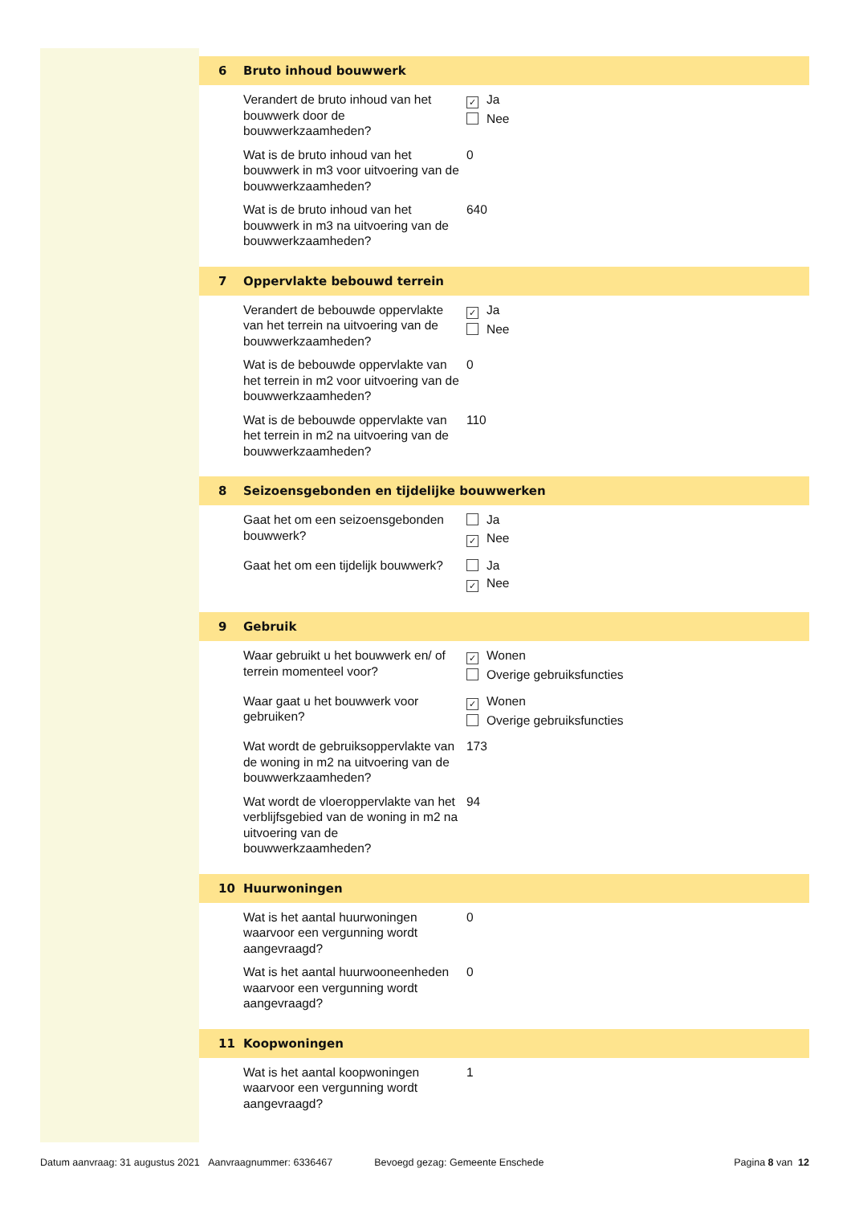6 Bruto inhoud bouwwerk
Verandert de bruto inhoud van het bouwwerk door de bouwwerkzaamheden?
✓ Ja
Nee
Wat is de bruto inhoud van het bouwwerk in m3 voor uitvoering van de bouwwerkzaamheden?
0
Wat is de bruto inhoud van het bouwwerk in m3 na uitvoering van de bouwwerkzaamheden?
640
7 Oppervlakte bebouwd terrein
Verandert de bebouwde oppervlakte van het terrein na uitvoering van de bouwwerkzaamheden?
✓ Ja
Nee
Wat is de bebouwde oppervlakte van het terrein in m2 voor uitvoering van de bouwwerkzaamheden?
0
Wat is de bebouwde oppervlakte van het terrein in m2 na uitvoering van de bouwwerkzaamheden?
110
8 Seizoensgebonden en tijdelijke bouwwerken
Gaat het om een seizoensgebonden bouwwerk?
Ja
✓ Nee
Gaat het om een tijdelijk bouwwerk?
Ja
✓ Nee
9 Gebruik
Waar gebruikt u het bouwwerk en/ of terrein momenteel voor?
✓ Wonen
Overige gebruiksfuncties
Waar gaat u het bouwwerk voor gebruiken?
✓ Wonen
Overige gebruiksfuncties
Wat wordt de gebruiksoppervlakte van de woning in m2 na uitvoering van de bouwwerkzaamheden?
173
Wat wordt de vloeroppervlakte van het verblijfsgebied van de woning in m2 na uitvoering van de bouwwerkzaamheden?
94
10 Huurwoningen
Wat is het aantal huurwoningen waarvoor een vergunning wordt aangevraagd?
0
Wat is het aantal huurwooneenheden waarvoor een vergunning wordt aangevraagd?
0
11 Koopwoningen
Wat is het aantal koopwoningen waarvoor een vergunning wordt aangevraagd?
1
Datum aanvraag: 31 augustus 2021 Aanvraagnummer: 6336467 Bevoegd gezag: Gemeente Enschede Pagina 8 van 12